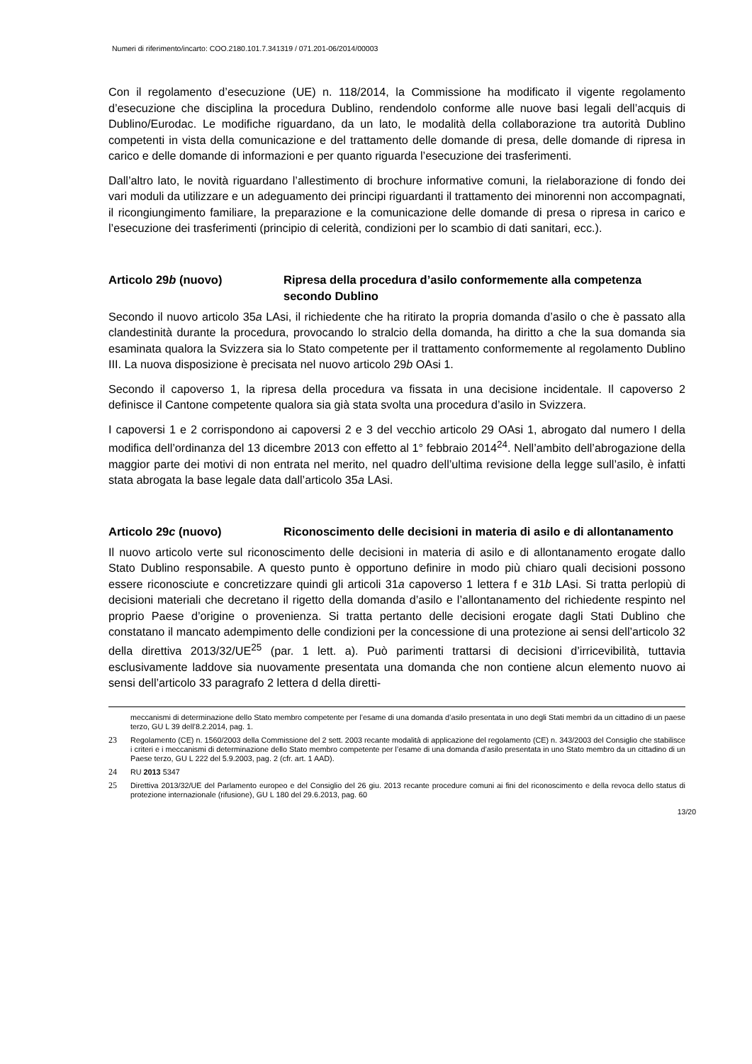Numeri di riferimento/incarto: COO.2180.101.7.341319 / 071.201-06/2014/00003
Con il regolamento d’esecuzione (UE) n. 118/2014, la Commissione ha modificato il vigente regolamento d’esecuzione che disciplina la procedura Dublino, rendendolo conforme alle nuove basi legali dell’acquis di Dublino/Eurodac. Le modifiche riguardano, da un lato, le modalità della collaborazione tra autorità Dublino competenti in vista della comunicazione e del trattamento delle domande di presa, delle domande di ripresa in carico e delle domande di informazioni e per quanto riguarda l’esecuzione dei trasferimenti.
Dall’altro lato, le novità riguardano l’allestimento di brochure informative comuni, la rielaborazione di fondo dei vari moduli da utilizzare e un adeguamento dei principi riguardanti il trattamento dei minorenni non accompagnati, il ricongiungimento familiare, la preparazione e la comunicazione delle domande di presa o ripresa in carico e l’esecuzione dei trasferimenti (principio di celerità, condizioni per lo scambio di dati sanitari, ecc.).
Articolo 29b (nuovo) Ripresa della procedura d’asilo conformemente alla competenza secondo Dublino
Secondo il nuovo articolo 35a LAsi, il richiedente che ha ritirato la propria domanda d’asilo o che è passato alla clandestinità durante la procedura, provocando lo stralcio della domanda, ha diritto a che la sua domanda sia esaminata qualora la Svizzera sia lo Stato competente per il trattamento conformemente al regolamento Dublino III. La nuova disposizione è precisata nel nuovo articolo 29b OAsi 1.
Secondo il capoverso 1, la ripresa della procedura va fissata in una decisione incidentale. Il capoverso 2 definisce il Cantone competente qualora sia già stata svolta una procedura d’asilo in Svizzera.
I capoversi 1 e 2 corrispondono ai capoversi 2 e 3 del vecchio articolo 29 OAsi 1, abrogato dal numero I della modifica dell’ordinanza del 13 dicembre 2013 con effetto al 1° febbraio 2014<sup>24</sup>. Nell’ambito dell’abrogazione della maggior parte dei motivi di non entrata nel merito, nel quadro dell’ultima revisione della legge sull’asilo, è infatti stata abrogata la base legale data dall’articolo 35a LAsi.
Articolo 29c (nuovo) Riconoscimento delle decisioni in materia di asilo e di allontanamento
Il nuovo articolo verte sul riconoscimento delle decisioni in materia di asilo e di allontanamento erogate dallo Stato Dublino responsabile. A questo punto è opportuno definire in modo più chiaro quali decisioni possono essere riconosciute e concretizzare quindi gli articoli 31a capoverso 1 lettera f e 31b LAsi. Si tratta perlopiù di decisioni materiali che decretano il rigetto della domanda d’asilo e l’allontanamento del richiedente respinto nel proprio Paese d’origine o provenienza. Si tratta pertanto delle decisioni erogate dagli Stati Dublino che constatano il mancato adempimento delle condizioni per la concessione di una protezione ai sensi dell’articolo 32 della direttiva 2013/32/UE<sup>25</sup> (par. 1 lett. a). Può parimenti trattarsi di decisioni d’irricevibilità, tuttavia esclusivamente laddove sia nuovamente presentata una domanda che non contiene alcun elemento nuovo ai sensi dell’articolo 33 paragrafo 2 lettera d della diretti-
meccanismi di determinazione dello Stato membro competente per l’esame di una domanda d’asilo presentata in uno degli Stati membri da un cittadino di un paese terzo, GU L 39 dell’8.2.2014, pag. 1.
23 Regolamento (CE) n. 1560/2003 della Commissione del 2 sett. 2003 recante modalità di applicazione del regolamento (CE) n. 343/2003 del Consiglio che stabilisce i criteri e i meccanismi di determinazione dello Stato membro competente per l’esame di una domanda d’asilo presentata in uno Stato membro da un cittadino di un Paese terzo, GU L 222 del 5.9.2003, pag. 2 (cfr. art. 1 AAD).
24 RU 2013 5347
25 Direttiva 2013/32/UE del Parlamento europeo e del Consiglio del 26 giu. 2013 recante procedure comuni ai fini del riconoscimento e della revoca dello status di protezione internazionale (rifusione), GU L 180 del 29.6.2013, pag. 60
13/20